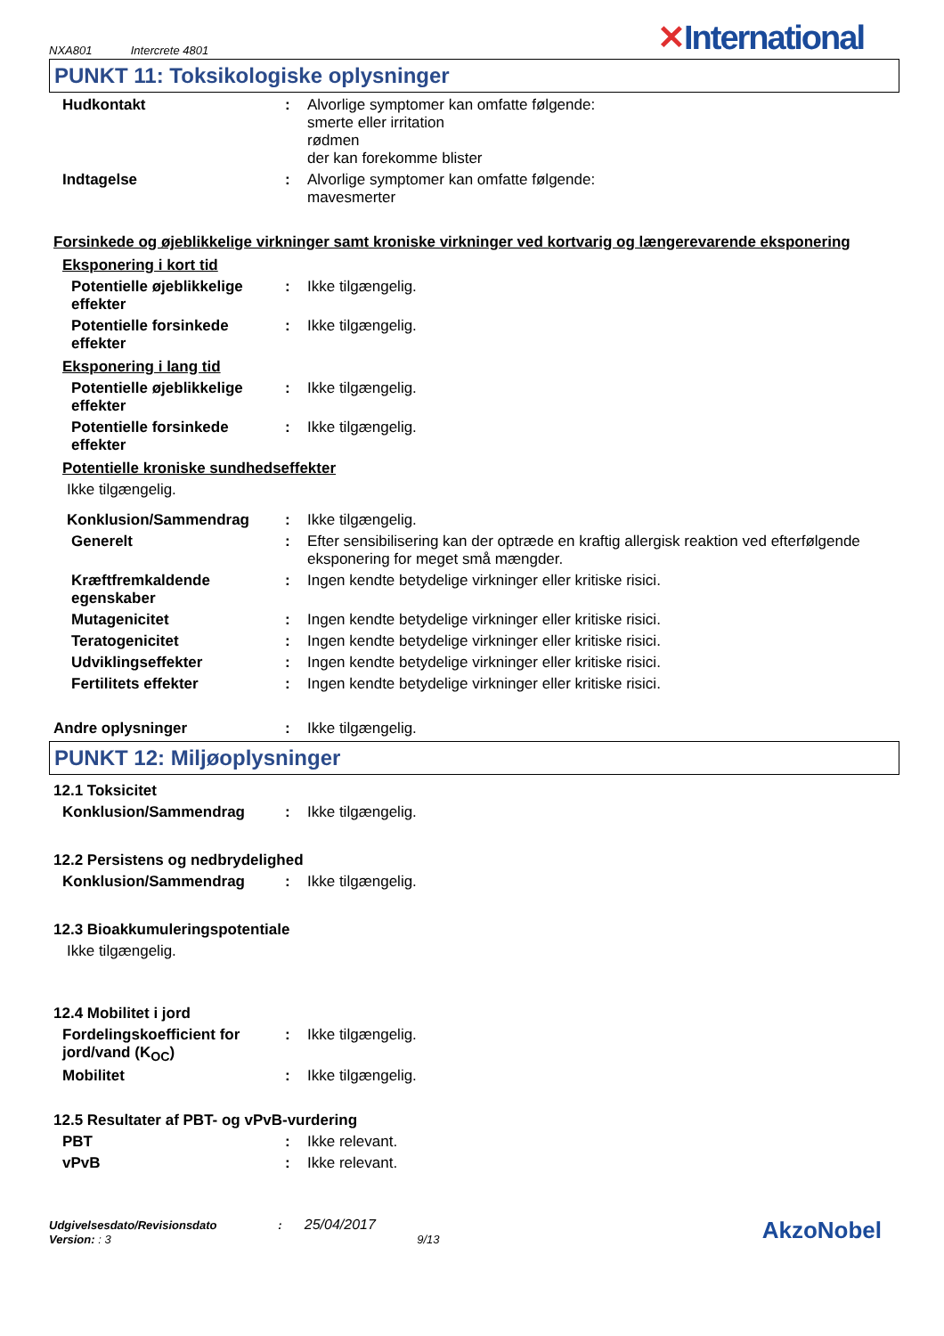NXA801 Intercrete 4801
✕International
PUNKT 11: Toksikologiske oplysninger
Hudkontakt : Alvorlige symptomer kan omfatte følgende:
smerte eller irritation
rødmen
der kan forekomme blister
Indtagelse : Alvorlige symptomer kan omfatte følgende:
mavesmerter
Forsinkede og øjeblikkelige virkninger samt kroniske virkninger ved kortvarig og længerevarende eksponering
Eksponering i kort tid
Potentielle øjeblikkelige effekter
: Ikke tilgængelig.
Potentielle forsinkede effekter
: Ikke tilgængelig.
Eksponering i lang tid
Potentielle øjeblikkelige effekter
: Ikke tilgængelig.
Potentielle forsinkede effekter
: Ikke tilgængelig.
Potentielle kroniske sundhedseffekter
Ikke tilgængelig.
Konklusion/Sammendrag : Ikke tilgængelig.
Generelt : Efter sensibilisering kan der optræde en kraftig allergisk reaktion ved efterfølgende eksponering for meget små mængder.
Kræftfremkaldende egenskaber
: Ingen kendte betydelige virkninger eller kritiske risici.
Mutagenicitet : Ingen kendte betydelige virkninger eller kritiske risici.
Teratogenicitet : Ingen kendte betydelige virkninger eller kritiske risici.
Udviklingseffekter : Ingen kendte betydelige virkninger eller kritiske risici.
Fertilitets effekter : Ingen kendte betydelige virkninger eller kritiske risici.
Andre oplysninger : Ikke tilgængelig.
PUNKT 12: Miljøoplysninger
12.1 Toksicitet
Konklusion/Sammendrag : Ikke tilgængelig.
12.2 Persistens og nedbrydelighed
Konklusion/Sammendrag : Ikke tilgængelig.
12.3 Bioakkumuleringspotentiale
Ikke tilgængelig.
12.4 Mobilitet i jord
Fordelingskoefficient for jord/vand (K<sub>OC</sub>)
: Ikke tilgængelig.
Mobilitet : Ikke tilgængelig.
12.5 Resultater af PBT- og vPvB-vurdering
PBT : Ikke relevant.
vPvB : Ikke relevant.
Udgivelsesdato/Revisionsdato : 25/04/2017
Version: : 3 9/13
AkzoNobel